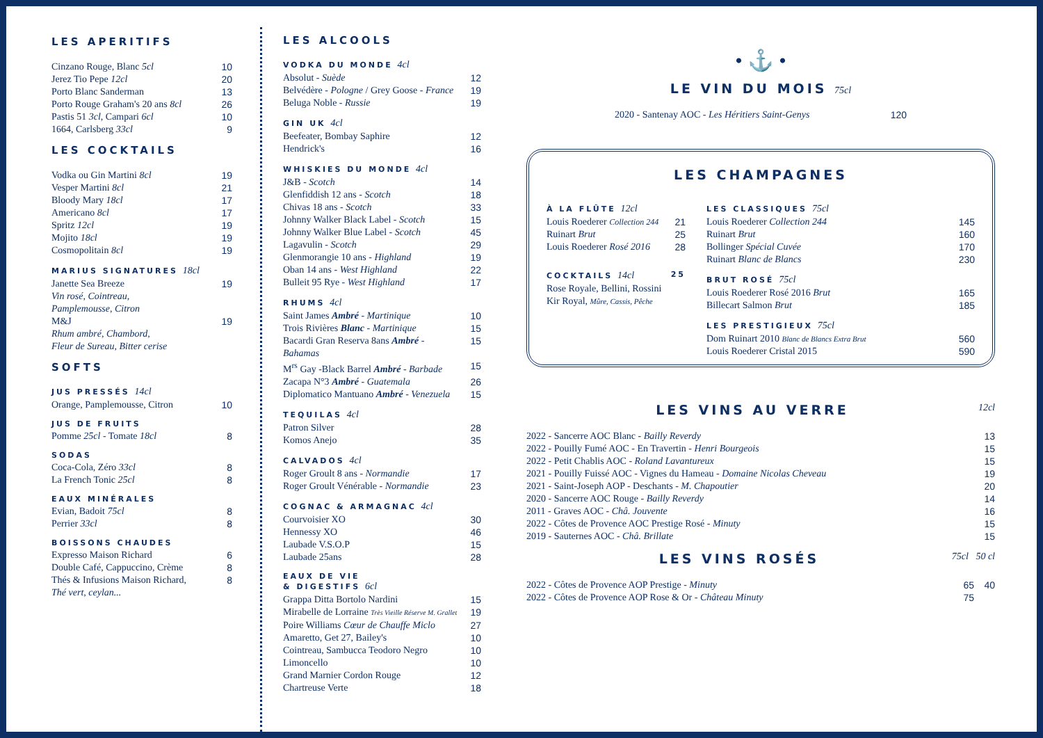LES APERITIFS
| Cinzano Rouge, Blanc 5cl | 10 |
| Jerez Tio Pepe 12cl | 20 |
| Porto Blanc Sanderman | 13 |
| Porto Rouge Graham's 20 ans 8cl | 26 |
| Pastis 51 3cl , Campari 6cl | 10 |
| 1664, Carlsberg 33cl | 9 |
LES COCKTAILS
| Vodka ou Gin Martini 8cl | 19 |
| Vesper Martini 8cl | 21 |
| Bloody Mary 18cl | 17 |
| Americano 8cl | 17 |
| Spritz 12cl | 19 |
| Mojito 18cl | 19 |
| Cosmopolitain 8cl | 19 |
MARIUS SIGNATURES 18cl
| Janette Sea Breeze Vin rosé, Cointreau, Pamplemousse, Citron | 19 |
| M&J Rhum ambré, Chambord, Fleur de Sureau, Bitter cerise | 19 |
SOFTS
JUS PRESSÉS 14cl
| Orange, Pamplemousse, Citron | 10 |
JUS DE FRUITS
| Pomme 25cl - Tomate 18cl | 8 |
SODAS
| Coca-Cola, Zéro 33cl | 8 |
| La French Tonic 25cl | 8 |
EAUX MINÉRALES
| Evian, Badoit 75cl | 8 |
| Perrier 33cl | 8 |
BOISSONS CHAUDES
| Expresso Maison Richard | 6 |
| Double Café, Cappuccino, Crème | 8 |
| Thés & Infusions Maison Richard, Thé vert, ceylan... | 8 |
LES ALCOOLS
VODKA DU MONDE 4cl
| Absolut - Suède | 12 |
| Belvédère - Pologne / Grey Goose - France | 19 |
| Beluga Noble - Russie | 19 |
GIN UK 4cl
| Beefeater, Bombay Saphire | 12 |
| Hendrick's | 16 |
WHISKIES DU MONDE 4cl
| J&B - Scotch | 14 |
| Glenfiddish 12 ans - Scotch | 18 |
| Chivas 18 ans - Scotch | 33 |
| Johnny Walker Black Label - Scotch | 15 |
| Johnny Walker Blue Label - Scotch | 45 |
| Lagavulin - Scotch | 29 |
| Glenmorangie 10 ans - Highland | 19 |
| Oban 14 ans - West Highland | 22 |
| Bulleit 95 Rye - West Highland | 17 |
RHUMS 4cl
| Saint James Ambré - Martinique | 10 |
| Trois Rivières Blanc - Martinique | 15 |
| Bacardi Gran Reserva 8ans Ambré - Bahamas | 15 |
| M<sup>rs</sup> Gay -Black Barrel Ambré - Barbade | 15 |
| Zacapa N°3 Ambré - Guatemala | 26 |
| Diplomatico Mantuano Ambré - Venezuela | 15 |
TEQUILAS 4cl
| Patron Silver | 28 |
| Komos Anejo | 35 |
CALVADOS 4cl
| Roger Groult 8 ans - Normandie | 17 |
| Roger Groult Vénérable - Normandie | 23 |
COGNAC & ARMAGNAC 4cl
| Courvoisier XO | 30 |
| Hennessy XO | 46 |
| Laubade V.S.O.P | 15 |
| Laubade 25ans | 28 |
EAUX DE VIE
& DIGESTIFS 6cl
| Grappa Ditta Bortolo Nardini | 15 |
| Mirabelle de Lorraine Très Vieille Réserve M. Grallet | 19 |
| Poire Williams Cœur de Chauffe Miclo | 27 |
| Amaretto, Get 27, Bailey's | 10 |
| Cointreau, Sambucca Teodoro Negro | 10 |
| Limoncello | 10 |
| Grand Marnier Cordon Rouge | 12 |
| Chartreuse Verte | 18 |
• ⚓ •
LE VIN DU MOIS 75cl
| 2020 - Santenay AOC - Les Héritiers Saint-Genys | 120 |
LES CHAMPAGNES
À LA FLÛTE 12cl
| Louis Roederer Collection 244 | 21 |
| Ruinart Brut | 25 |
| Louis Roederer Rosé 2016 | 28 |
COCKTAILS 14cl 25
| Rose Royale, Bellini, Rossini |
| Kir Royal, Mûre, Cassis, Pêche |
LES CLASSIQUES 75cl
| Louis Roederer Collection 244 | 145 |
| Ruinart Brut | 160 |
| Bollinger Spécial Cuvée | 170 |
| Ruinart Blanc de Blancs | 230 |
BRUT ROSÉ 75cl
| Louis Roederer Rosé 2016 Brut | 165 |
| Billecart Salmon Brut | 185 |
LES PRESTIGIEUX 75cl
| Dom Ruinart 2010 Blanc de Blancs Extra Brut | 560 |
| Louis Roederer Cristal 2015 | 590 |
LES VINS AU VERRE 12cl
| 2022 - Sancerre AOC Blanc - Bailly Reverdy | 13 |
| 2022 - Pouilly Fumé AOC - En Travertin - Henri Bourgeois | 15 |
| 2022 - Petit Chablis AOC - Roland Lavantureux | 15 |
| 2021 - Pouilly Fuissé AOC - Vignes du Hameau - Domaine Nicolas Cheveau | 19 |
| 2021 - Saint-Joseph AOP - Deschants - M. Chapoutier | 20 |
| 2020 - Sancerre AOC Rouge - Bailly Reverdy | 14 |
| 2011 - Graves AOC - Châ. Jouvente | 16 |
| 2022 - Côtes de Provence AOC Prestige Rosé - Minuty | 15 |
| 2019 - Sauternes AOC - Châ. Brillate | 15 |
LES VINS ROSÉS 75cl 50 cl
| 2022 - Côtes de Provence AOP Prestige - Minuty | 65 | 40 |
| 2022 - Côtes de Provence AOP Rose & Or - Château Minuty | 75 | |